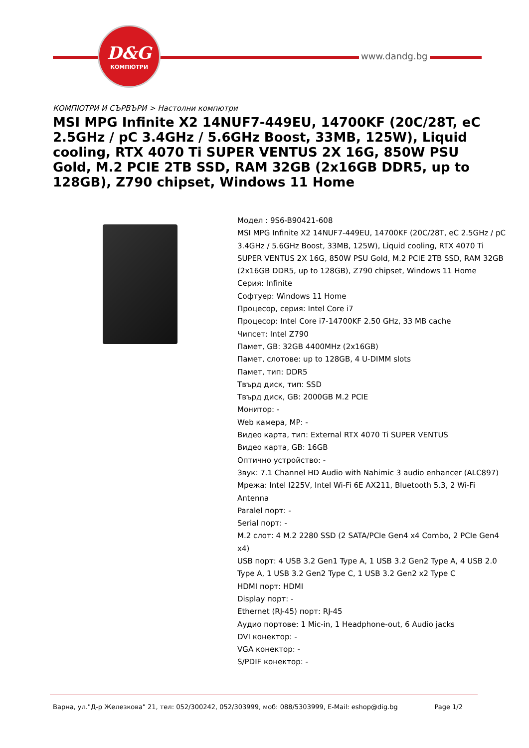D&G
КОМПЮТРИ
www.dandg.bg
КОМПЮТРИ И СЪРВЪРИ > Настолни компютри
MSI MPG Infinite X2 14NUF7-449EU, 14700KF (20C/28T, eC 2.5GHz / pC 3.4GHz / 5.6GHz Boost, 33MB, 125W), Liquid cooling, RTX 4070 Ti SUPER VENTUS 2X 16G, 850W PSU Gold, M.2 PCIE 2TB SSD, RAM 32GB (2x16GB DDR5, up to 128GB), Z790 chipset, Windows 11 Home
Модел : 9S6-B90421-608
MSI MPG Infinite X2 14NUF7-449EU, 14700KF (20C/28T, eC 2.5GHz / pC 3.4GHz / 5.6GHz Boost, 33MB, 125W), Liquid cooling, RTX 4070 Ti SUPER VENTUS 2X 16G, 850W PSU Gold, M.2 PCIE 2TB SSD, RAM 32GB (2x16GB DDR5, up to 128GB), Z790 chipset, Windows 11 Home
Серия: Infinite
Софтуер: Windows 11 Home
Процесор, серия: Intel Core i7
Процесор: Intel Core i7-14700KF 2.50 GHz, 33 MB cache
Чипсет: Intel Z790
Памет, GB: 32GB 4400MHz (2x16GB)
Памет, слотове: up to 128GB, 4 U-DIMM slots
Памет, тип: DDR5
Твърд диск, тип: SSD
Твърд диск, GB: 2000GB M.2 PCIE
Монитор: -
Web камера, MP: -
Видео карта, тип: External RTX 4070 Ti SUPER VENTUS
Видео карта, GB: 16GB
Оптично устройство: -
Звук: 7.1 Channel HD Audio with Nahimic 3 audio enhancer (ALC897)
Мрежа: Intel I225V, Intel Wi-Fi 6E AX211, Bluetooth 5.3, 2 Wi-Fi Antenna
Paralel порт: -
Serial порт: -
M.2 слот: 4 M.2 2280 SSD (2 SATA/PCIe Gen4 x4 Combo, 2 PCIe Gen4 x4)
USB порт: 4 USB 3.2 Gen1 Type A, 1 USB 3.2 Gen2 Type A, 4 USB 2.0 Type A, 1 USB 3.2 Gen2 Type C, 1 USB 3.2 Gen2 x2 Type C
HDMI порт: HDMI
Display порт: -
Ethernet (RJ-45) порт: RJ-45
Аудио портове: 1 Mic-in, 1 Headphone-out, 6 Audio jacks
DVI конектор: -
VGA конектор: -
S/PDIF конектор: -
Варна, ул."Д-р Железкова" 21, тел: 052/300242, 052/303999, моб: 088/5303999, E-Mail: eshop@dig.bg Page 1/2